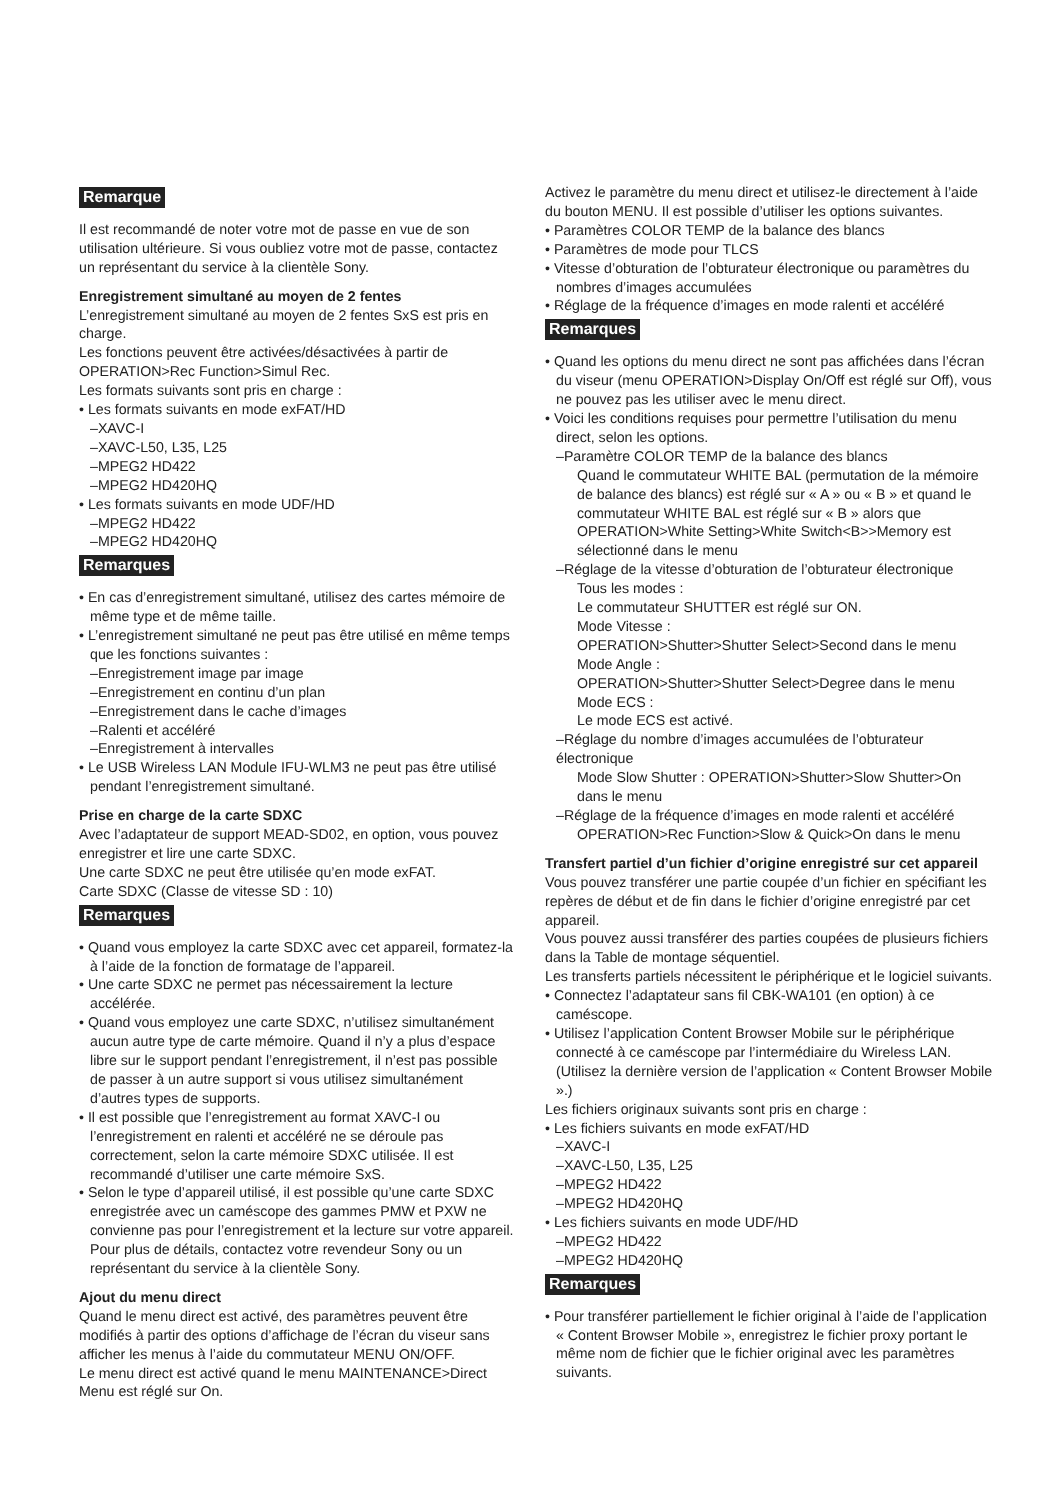Remarque
Il est recommandé de noter votre mot de passe en vue de son utilisation ultérieure. Si vous oubliez votre mot de passe, contactez un représentant du service à la clientèle Sony.
Enregistrement simultané au moyen de 2 fentes
L’enregistrement simultané au moyen de 2 fentes SxS est pris en charge.
Les fonctions peuvent être activées/désactivées à partir de OPERATION>Rec Function>Simul Rec.
Les formats suivants sont pris en charge :
• Les formats suivants en mode exFAT/HD
–XAVC-I
–XAVC-L50, L35, L25
–MPEG2 HD422
–MPEG2 HD420HQ
• Les formats suivants en mode UDF/HD
–MPEG2 HD422
–MPEG2 HD420HQ
Remarques
• En cas d’enregistrement simultané, utilisez des cartes mémoire de même type et de même taille.
• L’enregistrement simultané ne peut pas être utilisé en même temps que les fonctions suivantes :
–Enregistrement image par image
–Enregistrement en continu d’un plan
–Enregistrement dans le cache d’images
–Ralenti et accéléré
–Enregistrement à intervalles
• Le USB Wireless LAN Module IFU-WLM3 ne peut pas être utilisé pendant l’enregistrement simultané.
Prise en charge de la carte SDXC
Avec l’adaptateur de support MEAD-SD02, en option, vous pouvez enregistrer et lire une carte SDXC.
Une carte SDXC ne peut être utilisée qu’en mode exFAT.
Carte SDXC (Classe de vitesse SD : 10)
Remarques
• Quand vous employez la carte SDXC avec cet appareil, formatez-la à l’aide de la fonction de formatage de l’appareil.
• Une carte SDXC ne permet pas nécessairement la lecture accélérée.
• Quand vous employez une carte SDXC, n’utilisez simultanément aucun autre type de carte mémoire. Quand il n’y a plus d’espace libre sur le support pendant l’enregistrement, il n’est pas possible de passer à un autre support si vous utilisez simultanément d’autres types de supports.
• Il est possible que l’enregistrement au format XAVC-I ou l’enregistrement en ralenti et accéléré ne se déroule pas correctement, selon la carte mémoire SDXC utilisée. Il est recommandé d’utiliser une carte mémoire SxS.
• Selon le type d’appareil utilisé, il est possible qu’une carte SDXC enregistrée avec un caméscope des gammes PMW et PXW ne convienne pas pour l’enregistrement et la lecture sur votre appareil. Pour plus de détails, contactez votre revendeur Sony ou un représentant du service à la clientèle Sony.
Ajout du menu direct
Quand le menu direct est activé, des paramètres peuvent être modifiés à partir des options d’affichage de l’écran du viseur sans afficher les menus à l’aide du commutateur MENU ON/OFF.
Le menu direct est activé quand le menu MAINTENANCE>Direct Menu est réglé sur On.
Activez le paramètre du menu direct et utilisez-le directement à l’aide du bouton MENU. Il est possible d’utiliser les options suivantes.
• Paramètres COLOR TEMP de la balance des blancs
• Paramètres de mode pour TLCS
• Vitesse d’obturation de l’obturateur électronique ou paramètres du nombres d’images accumulées
• Réglage de la fréquence d’images en mode ralenti et accéléré
Remarques
• Quand les options du menu direct ne sont pas affichées dans l’écran du viseur (menu OPERATION>Display On/Off est réglé sur Off), vous ne pouvez pas les utiliser avec le menu direct.
• Voici les conditions requises pour permettre l’utilisation du menu direct, selon les options.
–Paramètre COLOR TEMP de la balance des blancs
Quand le commutateur WHITE BAL (permutation de la mémoire de balance des blancs) est réglé sur « A » ou « B » et quand le commutateur WHITE BAL est réglé sur « B » alors que OPERATION>White Setting>White Switch<B>>Memory est sélectionné dans le menu
–Réglage de la vitesse d’obturation de l’obturateur électronique
Tous les modes :
Le commutateur SHUTTER est réglé sur ON.
Mode Vitesse :
OPERATION>Shutter>Shutter Select>Second dans le menu
Mode Angle :
OPERATION>Shutter>Shutter Select>Degree dans le menu
Mode ECS :
Le mode ECS est activé.
–Réglage du nombre d’images accumulées de l’obturateur électronique
Mode Slow Shutter : OPERATION>Shutter>Slow Shutter>On dans le menu
–Réglage de la fréquence d’images en mode ralenti et accéléré
OPERATION>Rec Function>Slow & Quick>On dans le menu
Transfert partiel d’un fichier d’origine enregistré sur cet appareil
Vous pouvez transférer une partie coupée d’un fichier en spécifiant les repères de début et de fin dans le fichier d’origine enregistré par cet appareil.
Vous pouvez aussi transférer des parties coupées de plusieurs fichiers dans la Table de montage séquentiel.
Les transferts partiels nécessitent le périphérique et le logiciel suivants.
• Connectez l’adaptateur sans fil CBK-WA101 (en option) à ce caméscope.
• Utilisez l’application Content Browser Mobile sur le périphérique connecté à ce caméscope par l’intermédiaire du Wireless LAN. (Utilisez la dernière version de l’application « Content Browser Mobile ».)
Les fichiers originaux suivants sont pris en charge :
• Les fichiers suivants en mode exFAT/HD
–XAVC-I
–XAVC-L50, L35, L25
–MPEG2 HD422
–MPEG2 HD420HQ
• Les fichiers suivants en mode UDF/HD
–MPEG2 HD422
–MPEG2 HD420HQ
Remarques
• Pour transférer partiellement le fichier original à l’aide de l’application « Content Browser Mobile », enregistrez le fichier proxy portant le même nom de fichier que le fichier original avec les paramètres suivants.